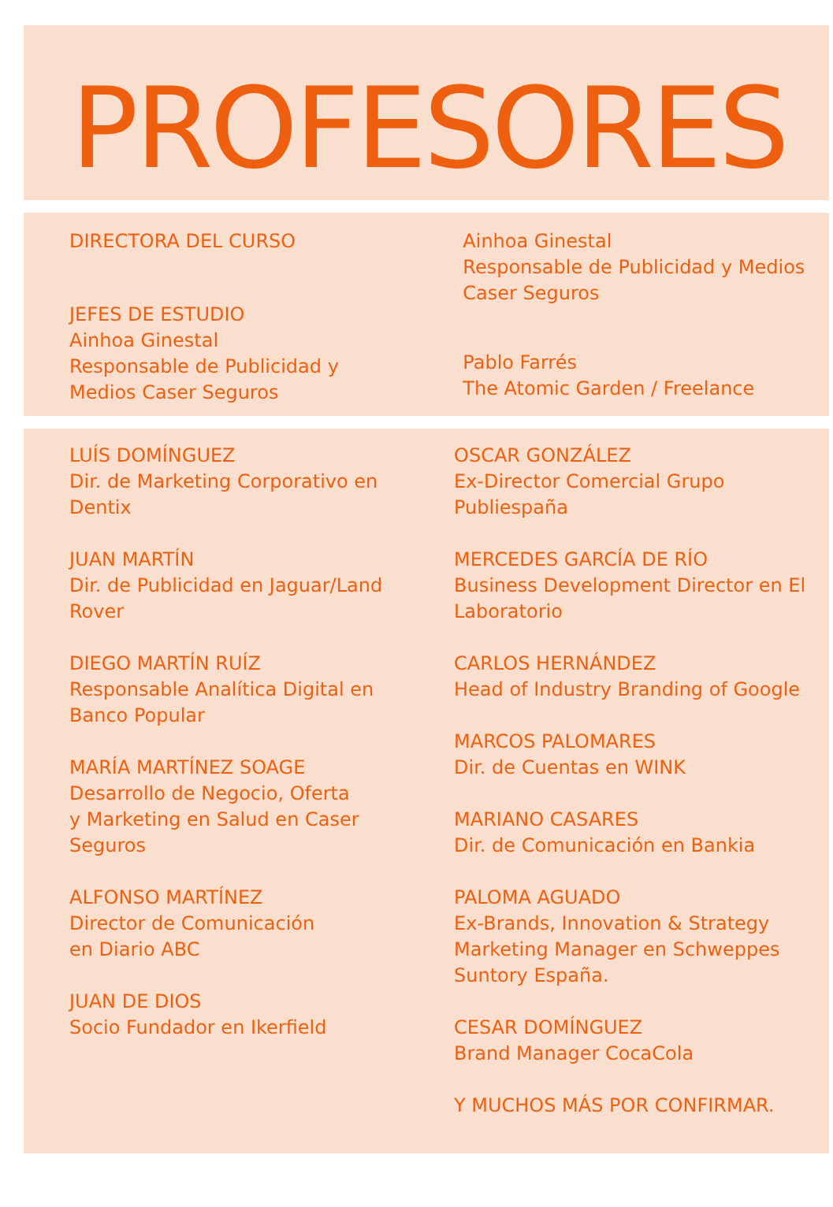PROFESORES
DIRECTORA DEL CURSO
JEFES DE ESTUDIO
Ainhoa Ginestal
Responsable de Publicidad y
Medios Caser Seguros
Ainhoa Ginestal
Responsable de Publicidad y Medios
Caser Seguros
Pablo Farrés
The Atomic Garden / Freelance
LUÍS DOMÍNGUEZ
Dir. de Marketing Corporativo en
Dentix
JUAN MARTÍN
Dir. de Publicidad en Jaguar/Land
Rover
DIEGO MARTÍN RUÍZ
Responsable Analítica Digital en
Banco Popular
MARÍA MARTÍNEZ SOAGE
Desarrollo de Negocio, Oferta
y Marketing en Salud en Caser
Seguros
ALFONSO MARTÍNEZ
Director de Comunicación
en Diario ABC
JUAN DE DIOS
Socio Fundador en Ikerfield
OSCAR GONZÁLEZ
Ex-Director Comercial Grupo
Publiespaña
MERCEDES GARCÍA DE RÍO
Business Development Director en El
Laboratorio
CARLOS HERNÁNDEZ
Head of Industry Branding of Google
MARCOS PALOMARES
Dir. de Cuentas en WINK
MARIANO CASARES
Dir. de Comunicación en Bankia
PALOMA AGUADO
Ex-Brands, Innovation & Strategy
Marketing Manager en Schweppes
Suntory España.
CESAR DOMÍNGUEZ
Brand Manager CocaCola
Y MUCHOS MÁS POR CONFIRMAR.